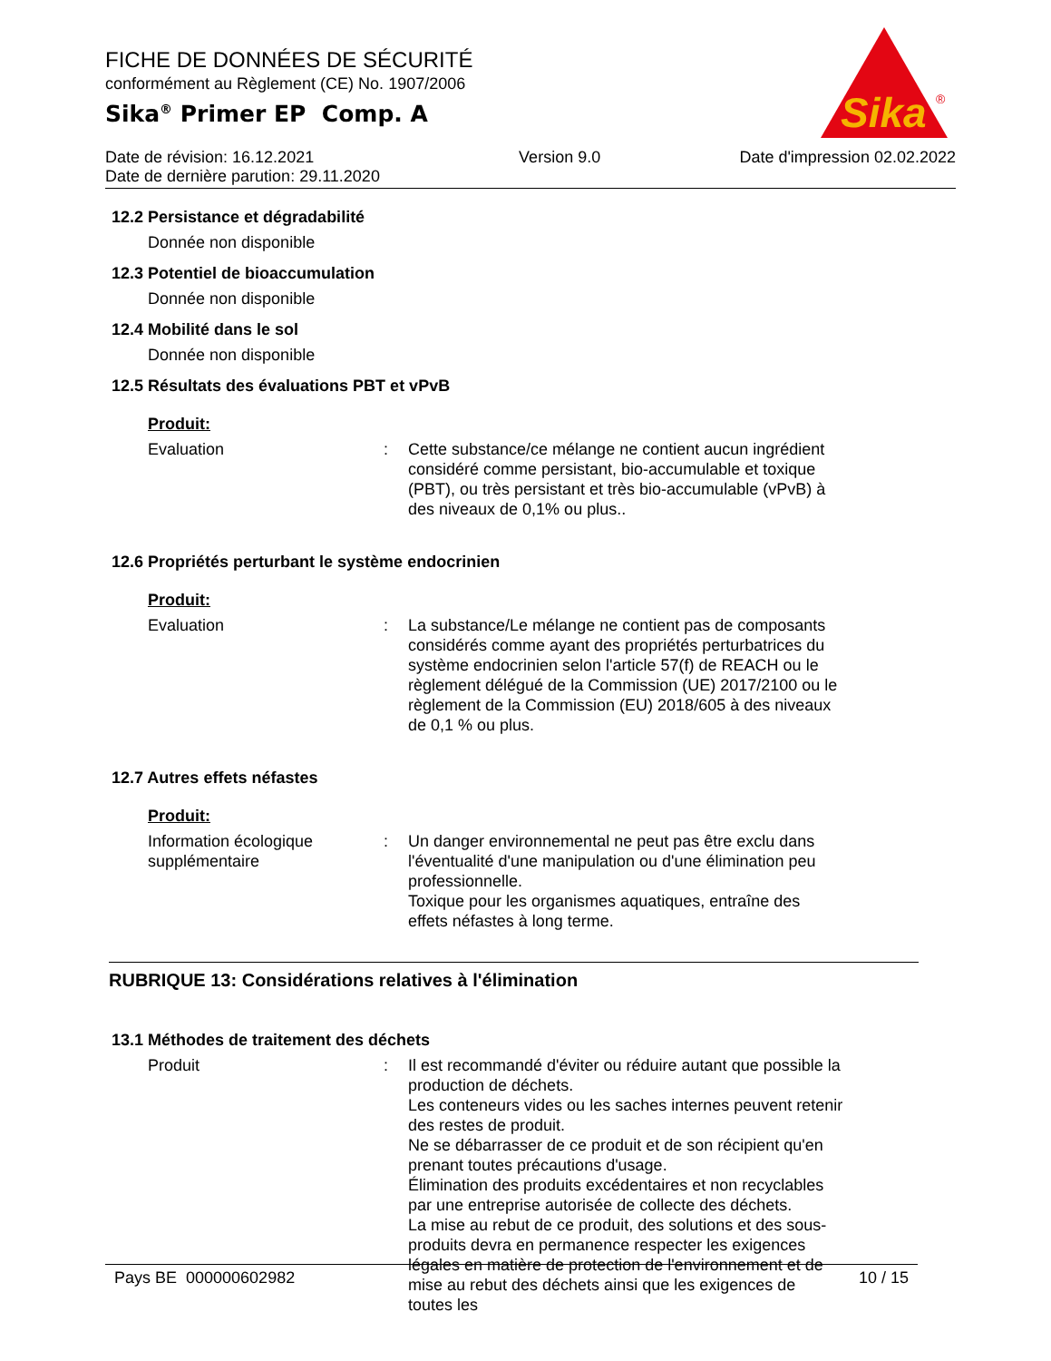FICHE DE DONNÉES DE SÉCURITÉ
conformément au Règlement (CE) No. 1907/2006
Sika<sup>®</sup> Primer EP Comp. A
Sika
®
Date de révision: 16.12.2021
Date de dernière parution: 29.11.2020
Version 9.0 Date d'impression 02.02.2022
12.2 Persistance et dégradabilité
Donnée non disponible
12.3 Potentiel de bioaccumulation
Donnée non disponible
12.4 Mobilité dans le sol
Donnée non disponible
12.5 Résultats des évaluations PBT et vPvB
Produit:
Evaluation : Cette substance/ce mélange ne contient aucun ingrédient considéré comme persistant, bio-accumulable et toxique (PBT), ou très persistant et très bio-accumulable (vPvB) à des niveaux de 0,1% ou plus..
12.6 Propriétés perturbant le système endocrinien
Produit:
Evaluation : La substance/Le mélange ne contient pas de composants considérés comme ayant des propriétés perturbatrices du système endocrinien selon l'article 57(f) de REACH ou le règlement délégué de la Commission (UE) 2017/2100 ou le règlement de la Commission (EU) 2018/605 à des niveaux de 0,1 % ou plus.
12.7 Autres effets néfastes
Produit:
Information écologique supplémentaire
: Un danger environnemental ne peut pas être exclu dans l'éventualité d'une manipulation ou d'une élimination peu professionnelle.
Toxique pour les organismes aquatiques, entraîne des effets néfastes à long terme.
RUBRIQUE 13: Considérations relatives à l'élimination
13.1 Méthodes de traitement des déchets
Produit : Il est recommandé d'éviter ou réduire autant que possible la production de déchets.
Les conteneurs vides ou les saches internes peuvent retenir des restes de produit.
Ne se débarrasser de ce produit et de son récipient qu'en prenant toutes précautions d'usage.
Élimination des produits excédentaires et non recyclables par une entreprise autorisée de collecte des déchets.
La mise au rebut de ce produit, des solutions et des sous-produits devra en permanence respecter les exigences légales en matière de protection de l'environnement et de mise au rebut des déchets ainsi que les exigences de toutes les
Pays BE 000000602982 10 / 15